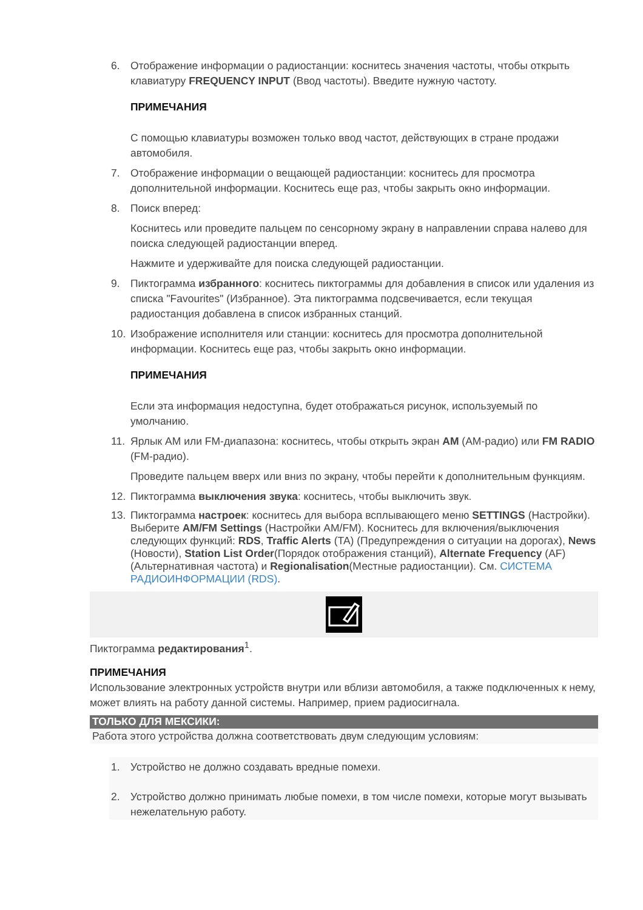6. Отображение информации о радиостанции: коснитесь значения частоты, чтобы открыть клавиатуру FREQUENCY INPUT (Ввод частоты). Введите нужную частоту.
ПРИМЕЧАНИЯ
С помощью клавиатуры возможен только ввод частот, действующих в стране продажи автомобиля.
7. Отображение информации о вещающей радиостанции: коснитесь для просмотра дополнительной информации. Коснитесь еще раз, чтобы закрыть окно информации.
8. Поиск вперед:
Коснитесь или проведите пальцем по сенсорному экрану в направлении справа налево для поиска следующей радиостанции вперед.
Нажмите и удерживайте для поиска следующей радиостанции.
9. Пиктограмма избранного: коснитесь пиктограммы для добавления в список или удаления из списка "Favourites" (Избранное). Эта пиктограмма подсвечивается, если текущая радиостанция добавлена в список избранных станций.
10. Изображение исполнителя или станции: коснитесь для просмотра дополнительной информации. Коснитесь еще раз, чтобы закрыть окно информации.
ПРИМЕЧАНИЯ
Если эта информация недоступна, будет отображаться рисунок, используемый по умолчанию.
11. Ярлык AM или FM-диапазона: коснитесь, чтобы открыть экран AM (АМ-радио) или FM RADIO (FM-радио).
Проведите пальцем вверх или вниз по экрану, чтобы перейти к дополнительным функциям.
12. Пиктограмма выключения звука: коснитесь, чтобы выключить звук.
13. Пиктограмма настроек: коснитесь для выбора всплывающего меню SETTINGS (Настройки). Выберите AM/FM Settings (Настройки AM/FM). Коснитесь для включения/выключения следующих функций: RDS, Traffic Alerts (TA) (Предупреждения о ситуации на дорогах), News (Новости), Station List Order(Порядок отображения станций), Alternate Frequency (AF) (Альтернативная частота) и Regionalisation(Местные радиостанции). См. СИСТЕМА РАДИОИНФОРМАЦИИ (RDS).
Пиктограмма редактирования<sup>1</sup>.
ПРИМЕЧАНИЯ
Использование электронных устройств внутри или вблизи автомобиля, а также подключенных к нему, может влиять на работу данной системы. Например, прием радиосигнала.
ТОЛЬКО ДЛЯ МЕКСИКИ:
Работа этого устройства должна соответствовать двум следующим условиям:
1. Устройство не должно создавать вредные помехи.
2. Устройство должно принимать любые помехи, в том числе помехи, которые могут вызывать нежелательную работу.